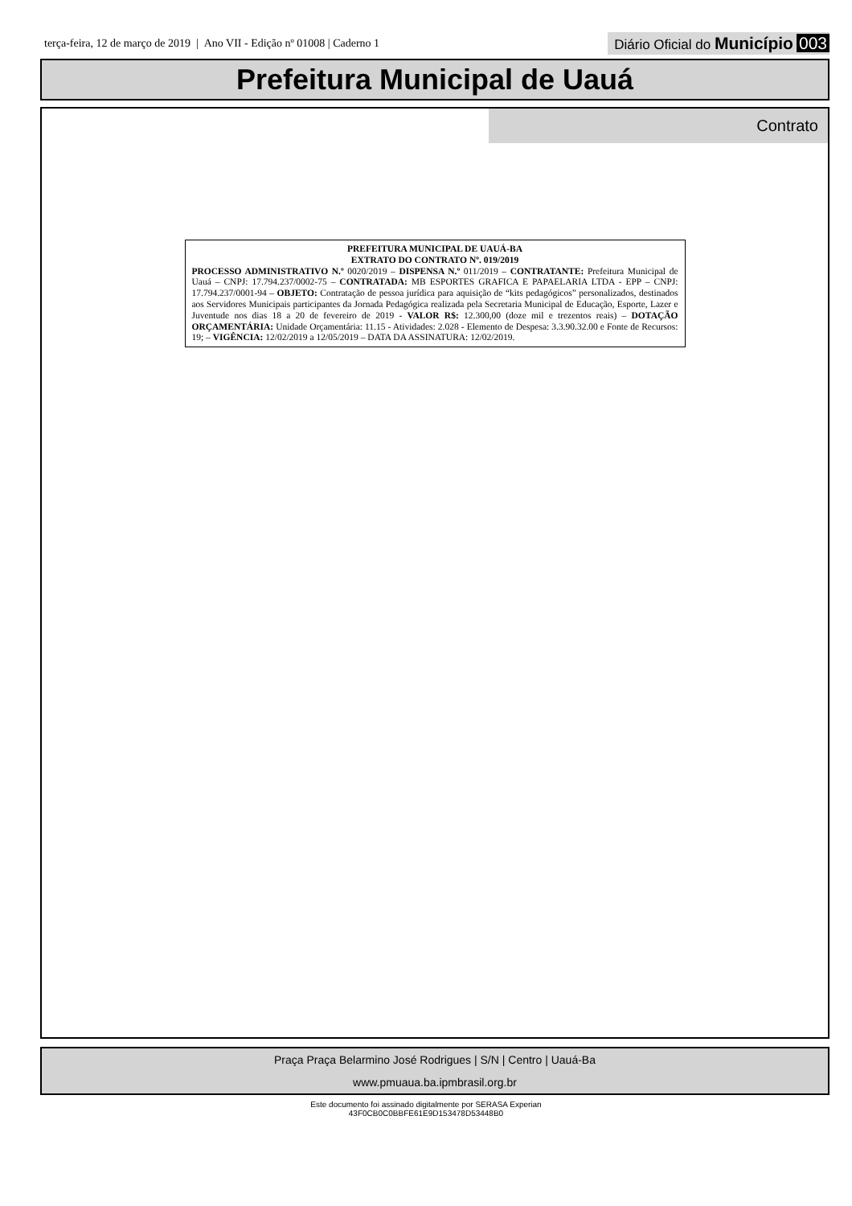terça-feira, 12 de março de 2019 | Ano VII - Edição nº 01008 | Caderno 1
Diário Oficial do Município 003
Prefeitura Municipal de Uauá
Contrato
PREFEITURA MUNICIPAL DE UAUÁ-BA
EXTRATO DO CONTRATO Nº. 019/2019
PROCESSO ADMINISTRATIVO N.º 0020/2019 – DISPENSA N.º 011/2019 – CONTRATANTE: Prefeitura Municipal de Uauá – CNPJ: 17.794.237/0002-75 – CONTRATADA: MB ESPORTES GRAFICA E PAPAELARIA LTDA - EPP – CNPJ: 17.794.237/0001-94 – OBJETO: Contratação de pessoa jurídica para aquisição de “kits pedagógicos” personalizados, destinados aos Servidores Municipais participantes da Jornada Pedagógica realizada pela Secretaria Municipal de Educação, Esporte, Lazer e Juventude nos dias 18 a 20 de fevereiro de 2019 - VALOR R$: 12.300,00 (doze mil e trezentos reais) – DOTAÇÃO ORÇAMENTÁRIA: Unidade Orçamentária: 11.15 - Atividades: 2.028 - Elemento de Despesa: 3.3.90.32.00 e Fonte de Recursos: 19; – VIGÊNCIA: 12/02/2019 a 12/05/2019 – DATA DA ASSINATURA: 12/02/2019.
Praça Praça Belarmino José Rodrigues | S/N | Centro | Uauá-Ba
www.pmuaua.ba.ipmbrasil.org.br
Este documento foi assinado digitalmente por SERASA Experian
43F0CB0C0BBFE61E9D153478D53448B0